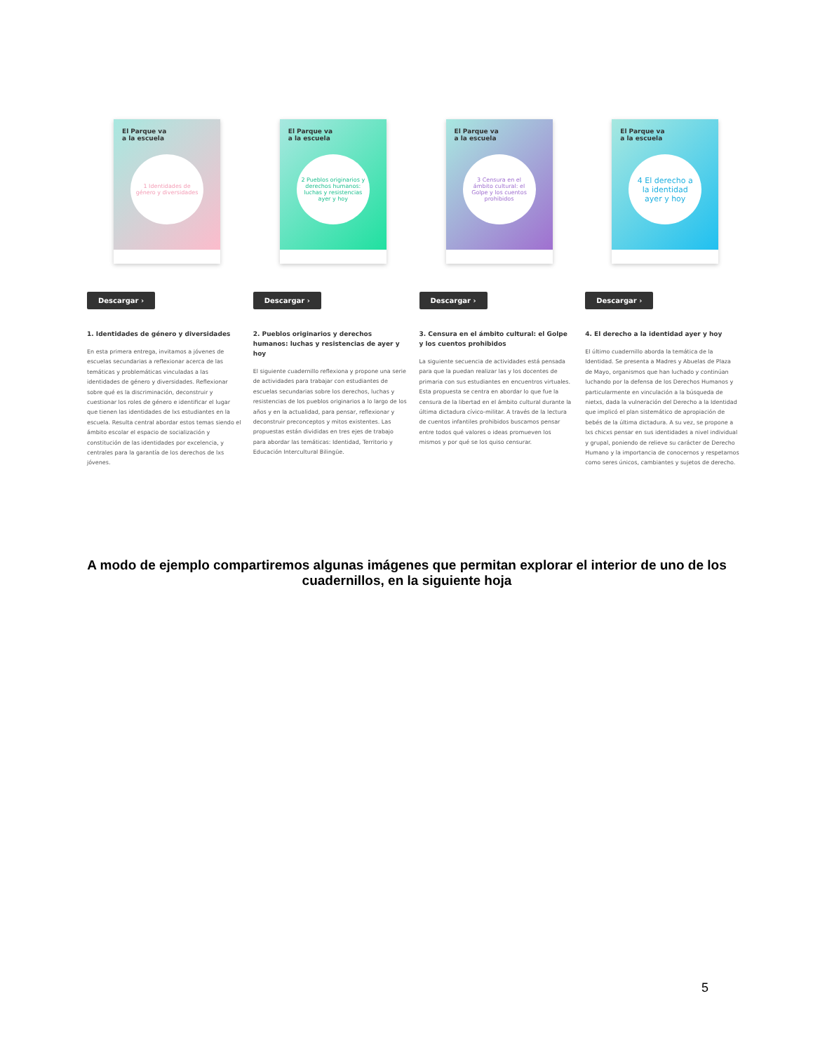El Parque va
a la escuela
1 Identidades de género y diversidades
Descargar ›
1. Identidades de género y diversidades
En esta primera entrega, invitamos a jóvenes de escuelas secundarias a reflexionar acerca de las temáticas y problemáticas vinculadas a las identidades de género y diversidades. Reflexionar sobre qué es la discriminación, deconstruir y cuestionar los roles de género e identificar el lugar que tienen las identidades de lxs estudiantes en la escuela. Resulta central abordar estos temas siendo el ámbito escolar el espacio de socialización y constitución de las identidades por excelencia, y centrales para la garantía de los derechos de lxs jóvenes.
El Parque va
a la escuela
2 Pueblos originarios y derechos humanos: luchas y resistencias ayer y hoy
Descargar ›
2. Pueblos originarios y derechos humanos: luchas y resistencias de ayer y hoy
El siguiente cuadernillo reflexiona y propone una serie de actividades para trabajar con estudiantes de escuelas secundarias sobre los derechos, luchas y resistencias de los pueblos originarios a lo largo de los años y en la actualidad, para pensar, reflexionar y deconstruir preconceptos y mitos existentes. Las propuestas están divididas en tres ejes de trabajo para abordar las temáticas: Identidad, Territorio y Educación Intercultural Bilingüe.
El Parque va
a la escuela
3 Censura en el ámbito cultural: el Golpe y los cuentos prohibidos
Descargar ›
3. Censura en el ámbito cultural: el Golpe y los cuentos prohibidos
La siguiente secuencia de actividades está pensada para que la puedan realizar las y los docentes de primaria con sus estudiantes en encuentros virtuales. Esta propuesta se centra en abordar lo que fue la censura de la libertad en el ámbito cultural durante la última dictadura cívico-militar. A través de la lectura de cuentos infantiles prohibidos buscamos pensar entre todos qué valores o ideas promueven los mismos y por qué se los quiso censurar.
El Parque va
a la escuela
4 El derecho a la identidad ayer y hoy
Descargar ›
4. El derecho a la identidad ayer y hoy
El último cuadernillo aborda la temática de la Identidad. Se presenta a Madres y Abuelas de Plaza de Mayo, organismos que han luchado y continúan luchando por la defensa de los Derechos Humanos y particularmente en vinculación a la búsqueda de nietxs, dada la vulneración del Derecho a la Identidad que implicó el plan sistemático de apropiación de bebés de la última dictadura. A su vez, se propone a lxs chicxs pensar en sus identidades a nivel individual y grupal, poniendo de relieve su carácter de Derecho Humano y la importancia de conocernos y respetarnos como seres únicos, cambiantes y sujetos de derecho.
A modo de ejemplo compartiremos algunas imágenes que permitan explorar el interior de uno de los cuadernillos, en la siguiente hoja
5